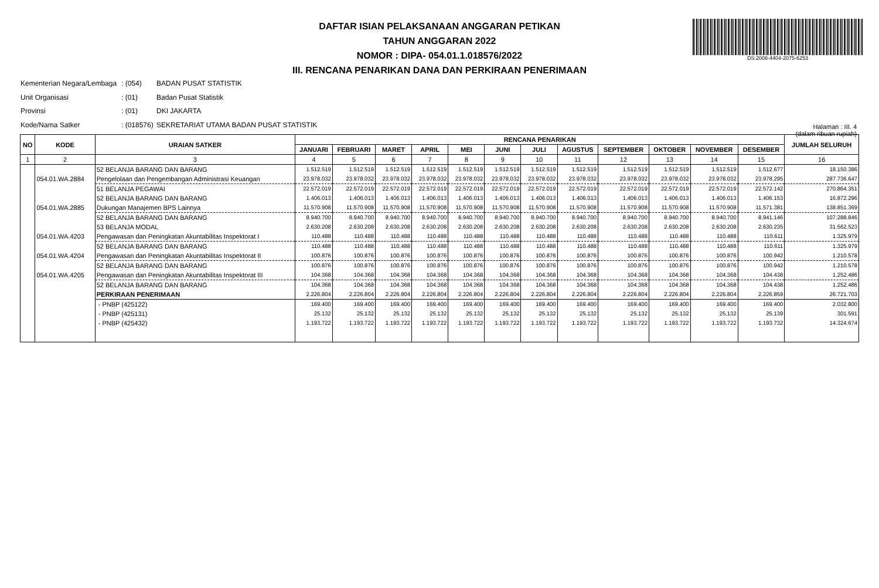DAFTAR ISIAN PELAKSANAAN ANGGARAN PETIKAN
TAHUN ANGGARAN 2022
NOMOR : DIPA- 054.01.1.018576/2022
III. RENCANA PENARIKAN DANA DAN PERKIRAAN PENERIMAAN
DS:2008-4404-2075-6253
Kementerian Negara/Lembaga: (054) BADAN PUSAT STATISTIK
Unit Organisasi: (01) Badan Pusat Statistik
Provinsi: (01) DKI JAKARTA
Kode/Nama Satker: (018576) SEKRETARIAT UTAMA BADAN PUSAT STATISTIK
Halaman : III. 4
(dalam ribuan rupiah)
| NO | KODE | URAIAN SATKER | RENCANA PENARIKAN | | | | | | | | | | | | JUMLAH SELURUH |
| --- | --- | --- | --- | --- | --- | --- | --- | --- | --- | --- | --- | --- | --- | --- | --- |
| | | | JANUARI | FEBRUARI | MARET | APRIL | MEI | JUNI | JULI | AGUSTUS | SEPTEMBER | OKTOBER | NOVEMBER | DESEMBER | |
| 1 | 2 | 3 | 4 | 5 | 6 | 7 | 8 | 9 | 10 | 11 | 12 | 13 | 14 | 15 | 16 |
| | | 52 BELANJA BARANG DAN BARANG | 1.512.519 | 1.512.519 | 1.512.519 | 1.512.519 | 1.512.519 | 1.512.519 | 1.512.519 | 1.512.519 | 1.512.519 | 1.512.519 | 1.512.519 | 1.512.677 | 18.150.386 |
| | 054.01.WA.2884 | Pengelolaan dan Pengembangan Administrasi Keuangan | 23.978.032 | 23.978.032 | 23.978.032 | 23.978.032 | 23.978.032 | 23.978.032 | 23.978.032 | 23.978.032 | 23.978.032 | 23.978.032 | 23.978.032 | 23.978.295 | 287.736.647 |
| | | 51 BELANJA PEGAWAI | 22.572.019 | 22.572.019 | 22.572.019 | 22.572.019 | 22.572.019 | 22.572.019 | 22.572.019 | 22.572.019 | 22.572.019 | 22.572.019 | 22.572.019 | 22.572.142 | 270.864.351 |
| | | 52 BELANJA BARANG DAN BARANG | 1.406.013 | 1.406.013 | 1.406.013 | 1.406.013 | 1.406.013 | 1.406.013 | 1.406.013 | 1.406.013 | 1.406.013 | 1.406.013 | 1.406.013 | 1.406.153 | 16.872.296 |
| | 054.01.WA.2885 | Dukungan Manajemen BPS Lainnya | 11.570.908 | 11.570.908 | 11.570.908 | 11.570.908 | 11.570.908 | 11.570.908 | 11.570.908 | 11.570.908 | 11.570.908 | 11.570.908 | 11.570.908 | 11.571.381 | 138.851.369 |
| | | 52 BELANJA BARANG DAN BARANG | 8.940.700 | 8.940.700 | 8.940.700 | 8.940.700 | 8.940.700 | 8.940.700 | 8.940.700 | 8.940.700 | 8.940.700 | 8.940.700 | 8.940.700 | 8.941.146 | 107.288.846 |
| | | 53 BELANJA MODAL | 2.630.208 | 2.630.208 | 2.630.208 | 2.630.208 | 2.630.208 | 2.630.208 | 2.630.208 | 2.630.208 | 2.630.208 | 2.630.208 | 2.630.208 | 2.630.235 | 31.562.523 |
| | 054.01.WA.4203 | Pengawasan dan Peningkatan Akuntabilitas Inspektorat I | 110.488 | 110.488 | 110.488 | 110.488 | 110.488 | 110.488 | 110.488 | 110.488 | 110.488 | 110.488 | 110.488 | 110.611 | 1.325.979 |
| | | 52 BELANJA BARANG DAN BARANG | 110.488 | 110.488 | 110.488 | 110.488 | 110.488 | 110.488 | 110.488 | 110.488 | 110.488 | 110.488 | 110.488 | 110.611 | 1.325.979 |
| | 054.01.WA.4204 | Pengawasan dan Peningkatan Akuntabilitas Inspektorat II | 100.876 | 100.876 | 100.876 | 100.876 | 100.876 | 100.876 | 100.876 | 100.876 | 100.876 | 100.876 | 100.876 | 100.942 | 1.210.578 |
| | | 52 BELANJA BARANG DAN BARANG | 100.876 | 100.876 | 100.876 | 100.876 | 100.876 | 100.876 | 100.876 | 100.876 | 100.876 | 100.876 | 100.876 | 100.942 | 1.210.578 |
| | 054.01.WA.4205 | Pengawasan dan Peningkatan Akuntabilitas Inspektorat III | 104.368 | 104.368 | 104.368 | 104.368 | 104.368 | 104.368 | 104.368 | 104.368 | 104.368 | 104.368 | 104.368 | 104.438 | 1.252.486 |
| | | 52 BELANJA BARANG DAN BARANG | 104.368 | 104.368 | 104.368 | 104.368 | 104.368 | 104.368 | 104.368 | 104.368 | 104.368 | 104.368 | 104.368 | 104.438 | 1.252.486 |
| | | PERKIRAAN PENERIMAAN | 2.226.804 | 2.226.804 | 2.226.804 | 2.226.804 | 2.226.804 | 2.226.804 | 2.226.804 | 2.226.804 | 2.226.804 | 2.226.804 | 2.226.804 | 2.226.859 | 26.721.703 |
| | | - PNBP (425122) | 169.400 | 169.400 | 169.400 | 169.400 | 169.400 | 169.400 | 169.400 | 169.400 | 169.400 | 169.400 | 169.400 | 169.400 | 2.032.800 |
| | | - PNBP (425131) | 25.132 | 25.132 | 25.132 | 25.132 | 25.132 | 25.132 | 25.132 | 25.132 | 25.132 | 25.132 | 25.132 | 25.139 | 301.591 |
| | | - PNBP (425432) | 1.193.722 | 1.193.722 | 1.193.722 | 1.193.722 | 1.193.722 | 1.193.722 | 1.193.722 | 1.193.722 | 1.193.722 | 1.193.722 | 1.193.722 | 1.193.732 | 14.324.674 |